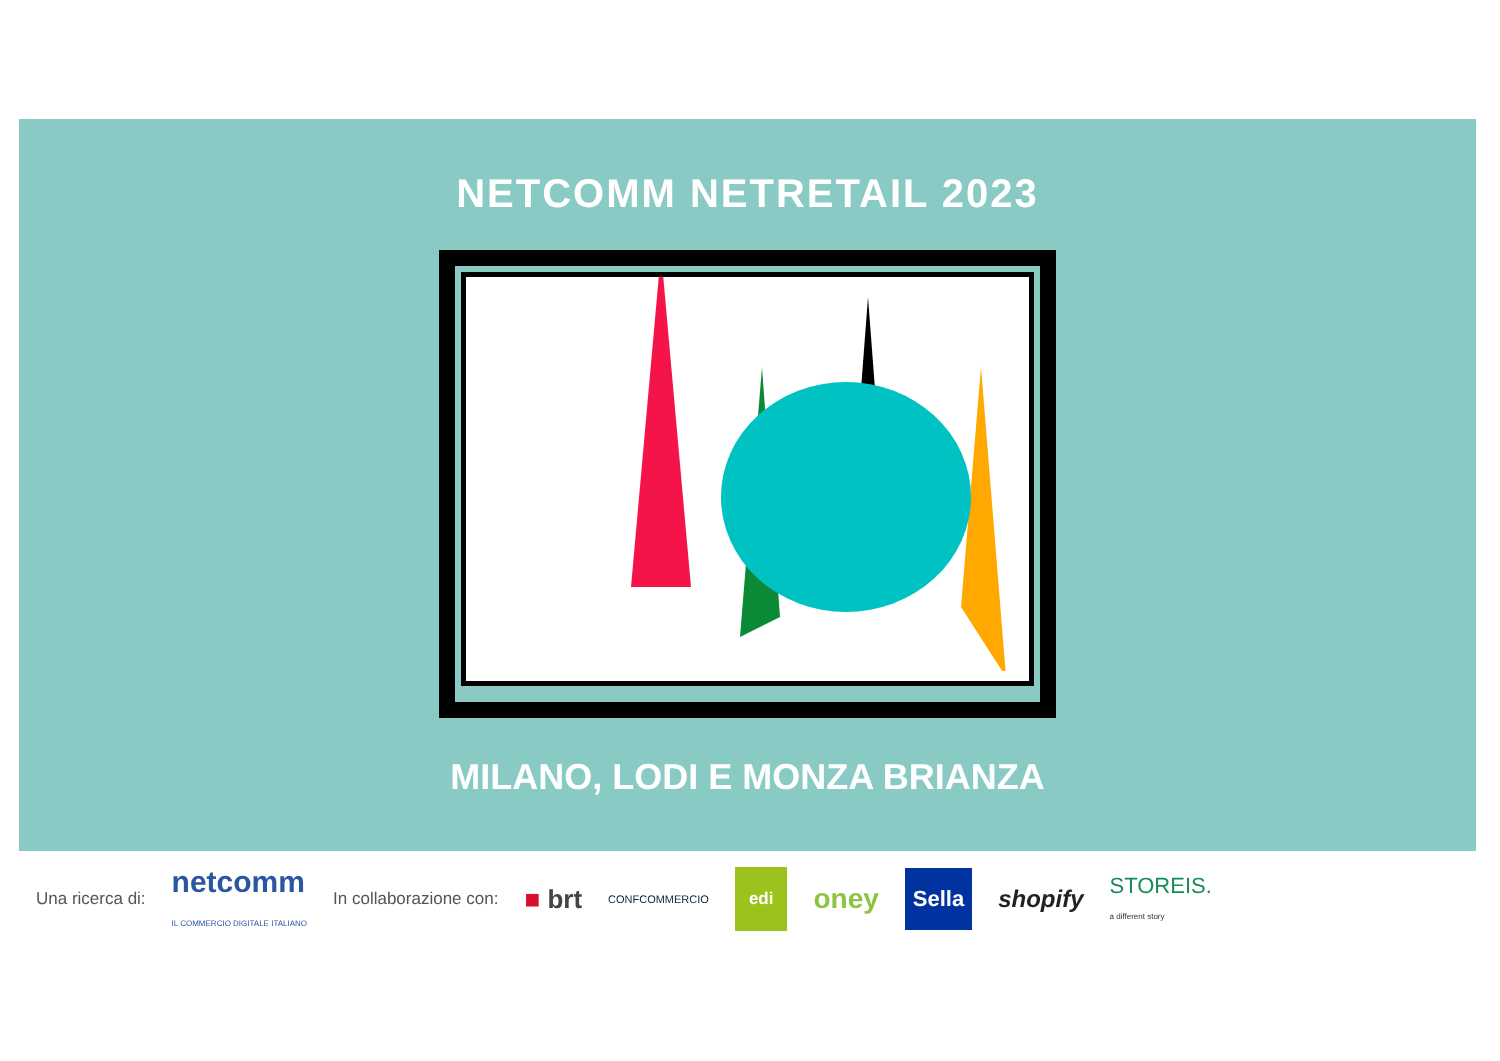NETCOMM NETRETAIL 2023
MILANO, LODI E MONZA BRIANZA
Una ricerca di: netcomm
IL COMMERCIO DIGITALE ITALIANO In collaborazione con: ■ brt CONFCOMMERCIO edi oney Sella shopify STOREIS.
a different story